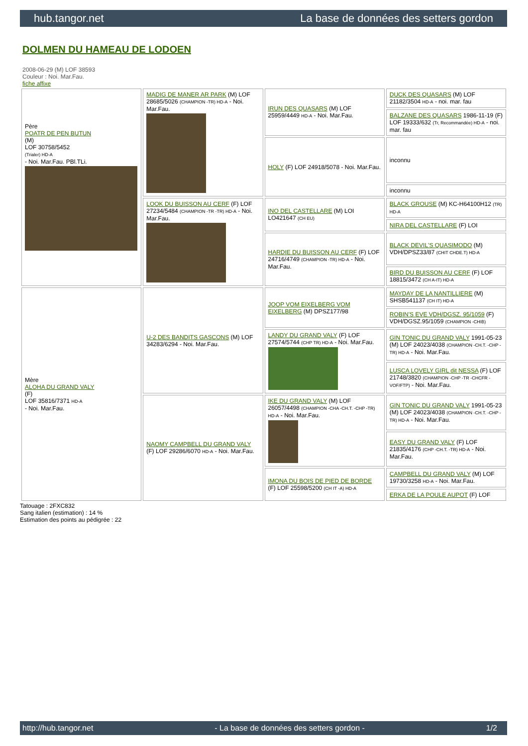hub.tangor.net La base de données des setters gordon
DOLMEN DU HAMEAU DE LODOEN
2008-06-29 (M) LOF 38593
Couleur : Noi. Mar.Fau.
fiche affixe
| Père POATR DE PEN BUTUN (M) LOF 30758/5452 (Trialer) HD-A - Noi. Mar.Fau. PBl.TLi. | MADIG DE MANER AR PARK (M) LOF 28685/5026 (CHAMPION -TR) HD-A - Noi. Mar.Fau. | IRUN DES QUASARS (M) LOF 25959/4449 HD-A - Noi. Mar.Fau. | DUCK DES QUASARS (M) LOF 21182/3504 HD-A - noi. mar. fau |
| | | | BALZANE DES QUASARS 1986-11-19 (F) LOF 19333/632 (Tr, Recommandée) HD-A - noi. mar. fau |
| | | HOLY (F) LOF 24918/5078 - Noi. Mar.Fau. | inconnu |
| | | | inconnu |
| | LOOK DU BUISSON AU CERF (F) LOF 27234/5484 (CHAMPION -TR -TR) HD-A - Noi. Mar.Fau. | INO DEL CASTELLARE (M) LOI LO421647 (CH EU) | BLACK GROUSE (M) KC-H64100H12 (TR) HD-A |
| | | | NIRA DEL CASTELLARE (F) LOI |
| | | HARDIE DU BUISSON AU CERF (F) LOF 24716/4749 (CHAMPION -TR) HD-A - Noi. Mar.Fau. | BLACK DEVIL'S QUASIMODO (M) VDH/DPSZ33/87 (CHIT CHDE.T) HD-A |
| | | | BIRD DU BUISSON AU CERF (F) LOF 18815/3472 (CH A-IT) HD-A |
| Mère ALOHA DU GRAND VALY (F) LOF 35816/7371 HD-A - Noi. Mar.Fau. | U-2 DES BANDITS GASCONS (M) LOF 34283/6294 - Noi. Mar.Fau. | JOOP VOM EIXELBERG VOM EIXELBERG (M) DPSZ177/98 | MAYDAY DE LA NANTILLIERE (M) SHSB541137 (CH IT) HD-A |
| | | | ROBIN'S EVE VDH/DGSZ. 95/1059 (F) VDH/DGSZ.95/1059 (CHAMPION -CHIB) |
| | | LANDY DU GRAND VALY (F) LOF 27574/5744 (CHP TR) HD-A - Noi. Mar.Fau. | GIN TONIC DU GRAND VALY 1991-05-23 (M) LOF 24023/4038 (CHAMPION -CH.T. -CHP -TR) HD-A - Noi. Mar.Fau. |
| | | | LUSCA LOVELY GIRL dit NESSA (F) LOF 21748/3820 (CHAMPION -CHP -TR -CHCFR -VOF/FTP) - Noi. Mar.Fau. |
| | NAOMY CAMPBELL DU GRAND VALY (F) LOF 29286/6070 HD-A - Noi. Mar.Fau. | IKE DU GRAND VALY (M) LOF 26057/4498 (CHAMPION -CHA -CH.T. -CHP -TR) HD-A - Noi. Mar.Fau. | GIN TONIC DU GRAND VALY 1991-05-23 (M) LOF 24023/4038 (CHAMPION -CH.T. -CHP -TR) HD-A - Noi. Mar.Fau. |
| | | | EASY DU GRAND VALY (F) LOF 21835/4176 (CHP -CH.T. -TR) HD-A - Noi. Mar.Fau. |
| | | IMONA DU BOIS DE PIED DE BORDE (F) LOF 25598/5200 (CH IT -A) HD-A | CAMPBELL DU GRAND VALY (M) LOF 19730/3258 HD-A - Noi. Mar.Fau. |
| | | | ERKA DE LA POULE AUPOT (F) LOF |
Tatouage : 2FXC832
Sang italien (estimation) : 14 %
Estimation des points au pédigrée : 22
http://hub.tangor.net - La base de données des setters gordon - 1/2